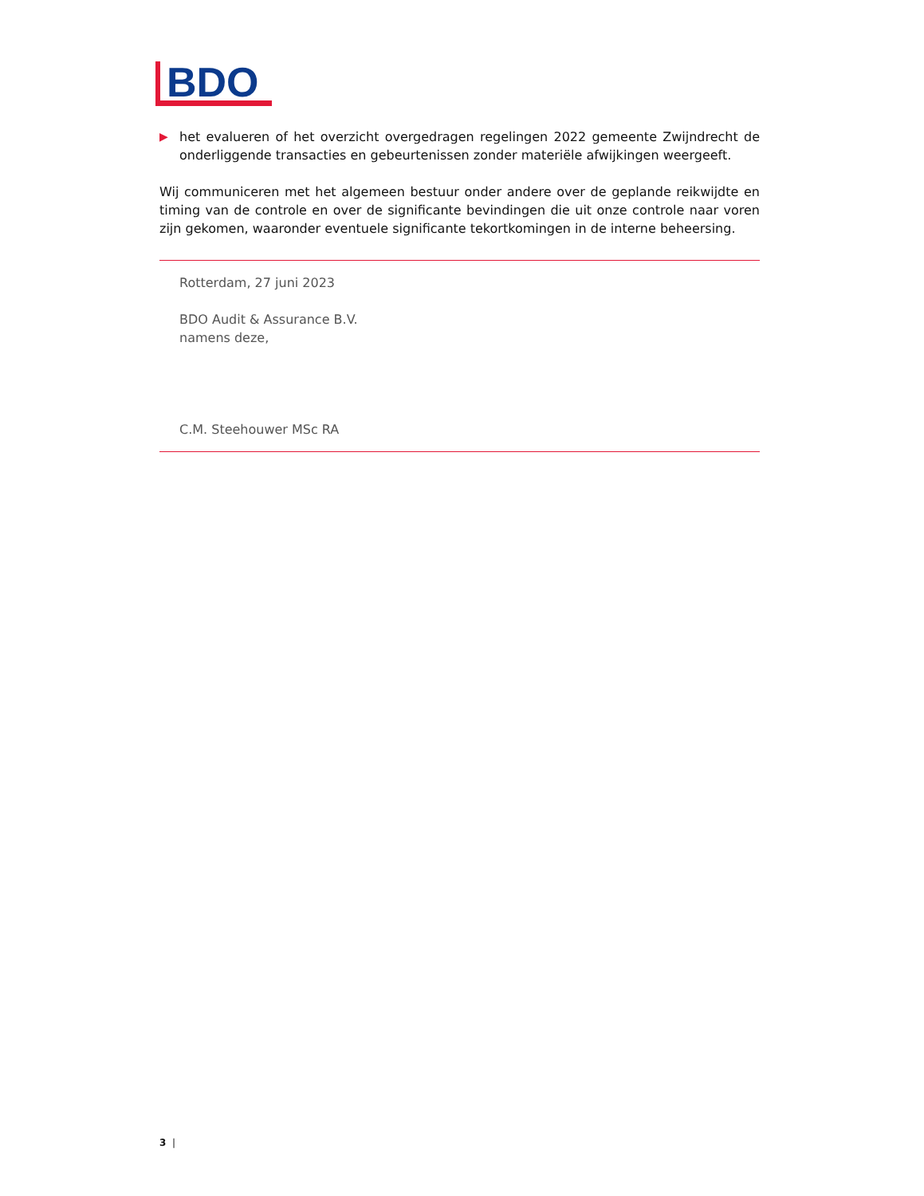BDO
▶ het evalueren of het overzicht overgedragen regelingen 2022 gemeente Zwijndrecht de onderliggende transacties en gebeurtenissen zonder materiële afwijkingen weergeeft.
Wij communiceren met het algemeen bestuur onder andere over de geplande reikwijdte en timing van de controle en over de significante bevindingen die uit onze controle naar voren zijn gekomen, waaronder eventuele significante tekortkomingen in de interne beheersing.
Rotterdam, 27 juni 2023
BDO Audit & Assurance B.V.
namens deze,
C.M. Steehouwer MSc RA
3 |